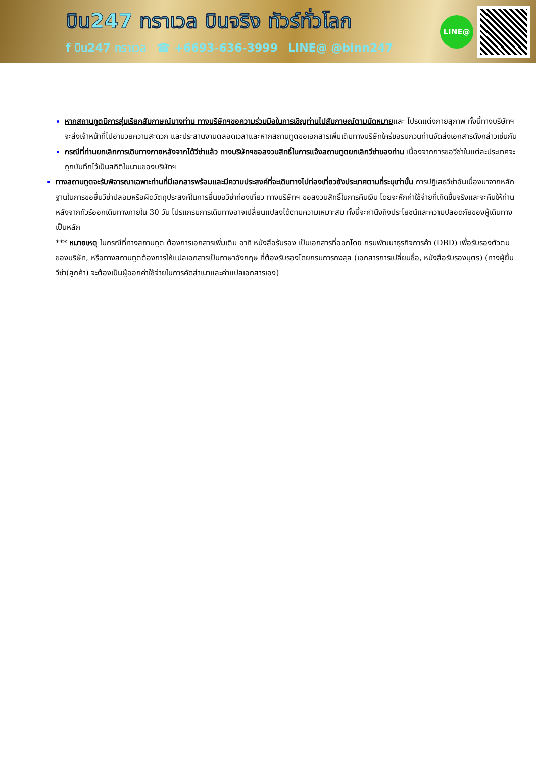บิน247 ทราเวล บินจริง ทัวร์ทั่วโลก
f บิน247 ทราเวล ☎ +6693-636-3999 LINE@ @binn247
LINE@
หากสถานทูตมีการสุ่มเรียกสัมภาษณ์บางท่าน ทางบริษัทฯขอความร่วมมือในการเชิญท่านไปสัมภาษณ์ตามนัดหมายและ โปรดแต่งกายสุภาพ ทั้งนี้ทางบริษัทฯ จะส่งเจ้าหน้าที่ไปอำนวยความสะดวก และประสานงานตลอดเวลาและหากสถานทูตขอเอกสารเพิ่มเติมทางบริษัทใคร่ขอรบกวนท่านจัดส่งเอกสารดังกล่าวเช่นกัน
กรณีที่ท่านยกเลิกการเดินทางภายหลังจากได้วีซ่าแล้ว ทางบริษัทฯขอสงวนสิทธิ์ในการแจ้งสถานทูตยกเลิกวีซ่าของท่าน เนื่องจากการขอวีซ่าในแต่ละประเทศจะถูกบันทึกไว้เป็นสถิติในนามของบริษัทฯ
ทางสถานทูตจะรับพิจารณาเฉพาะท่านที่มีเอกสารพร้อมและมีความประสงค์ที่จะเดินทางไปท่องเที่ยวยังประเทศตามที่ระบุเท่านั้น การปฏิเสธวีซ่าอันเนื่องมาจากหลักฐานในการขอยื่นวีซ่าปลอมหรือผิดวัตถุประสงค์ในการยื่นขอวีซ่าท่องเที่ยว ทางบริษัทฯ ขอสงวนสิทธิ์ในการคืนเงิน โดยจะหักค่าใช้จ่ายที่เกิดขึ้นจริงและจะคืนให้ท่านหลังจากทัวร์ออกเดินทางภายใน 30 วัน โปรแกรมการเดินทางอาจเปลี่ยนแปลงได้ตามความเหมาะสม ทั้งนี้จะคำนึงถึงประโยชน์และความปลอดภัยของผู้เดินทางเป็นหลัก
*** หมายเหตุ ในกรณีที่ทางสถานทูต ต้องการเอกสารเพิ่มเติม อาทิ หนังสือรับรอง เป็นเอกสารที่ออกโดย กรมพัฒนาธุรกิจการค้า (DBD) เพื่อรับรองตัวตนของบริษัท, หรือทางสถานทูตต้องการให้แปลเอกสารเป็นภาษาอังกฤษ ที่ต้องรับรองโดยกรมการกงสุล (เอกสารการเปลี่ยนชื่อ, หนังสือรับรองบุตร) (ทางผู้ยื่นวีซ่า(ลูกค้า) จะต้องเป็นผู้ออกค่าใช้จ่ายในการคัดสำเนาและค่าแปลเอกสารเอง)